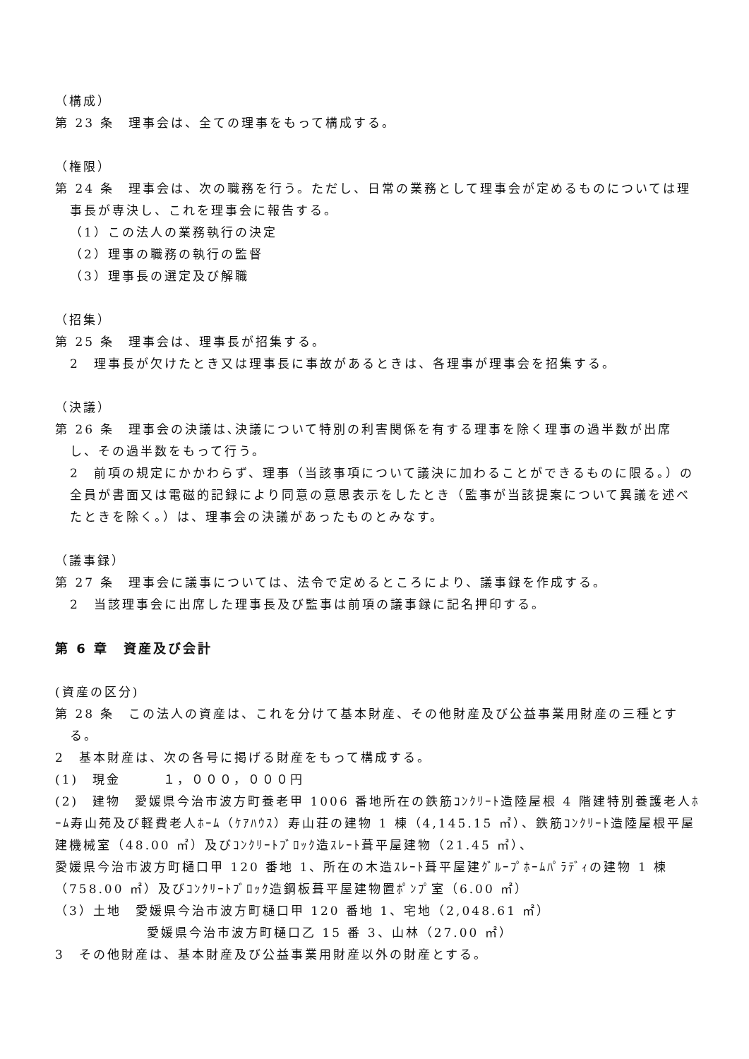（構成）
第 23 条　理事会は、全ての理事をもって構成する。
（権限）
第 24 条　理事会は、次の職務を行う。ただし、日常の業務として理事会が定めるものについては理事長が専決し、これを理事会に報告する。
（1）この法人の業務執行の決定
（2）理事の職務の執行の監督
（3）理事長の選定及び解職
（招集）
第 25 条　理事会は、理事長が招集する。
2　理事長が欠けたとき又は理事長に事故があるときは、各理事が理事会を招集する。
（決議）
第 26 条　理事会の決議は､決議について特別の利害関係を有する理事を除く理事の過半数が出席し、その過半数をもって行う。
2　前項の規定にかかわらず、理事（当該事項について議決に加わることができるものに限る。）の全員が書面又は電磁的記録により同意の意思表示をしたとき（監事が当該提案について異議を述べたときを除く。）は、理事会の決議があったものとみなす。
（議事録）
第 27 条　理事会に議事については、法令で定めるところにより、議事録を作成する。
2　当該理事会に出席した理事長及び監事は前項の議事録に記名押印する。
第 6 章　資産及び会計
(資産の区分)
第 28 条　この法人の資産は、これを分けて基本財産、その他財産及び公益事業用財産の三種とする。
2　基本財産は、次の各号に掲げる財産をもって構成する。
(1)　現金　　　１，０００，０００円
(2)　建物　愛媛県今治市波方町養老甲 1006 番地所在の鉄筋ｺﾝｸﾘｰﾄ造陸屋根 4 階建特別養護老人ﾎｰﾑ寿山苑及び軽費老人ﾎｰﾑ（ｹｱﾊｳｽ）寿山荘の建物 1 棟（4,145.15 ㎡）、鉄筋ｺﾝｸﾘｰﾄ造陸屋根平屋建機械室（48.00 ㎡）及びｺﾝｸﾘｰﾄﾌﾞﾛｯｸ造ｽﾚｰﾄ葺平屋建物（21.45 ㎡）、
愛媛県今治市波方町樋口甲 120 番地 1、所在の木造ｽﾚｰﾄ葺平屋建ｸﾞﾙｰﾌﾟﾎｰﾑﾊﾟﾗﾃﾞｨの建物 1 棟（758.00 ㎡）及びｺﾝｸﾘｰﾄﾌﾞﾛｯｸ造鋼板葺平屋建物置ﾎﾟﾝﾌﾟ室（6.00 ㎡）
（3）土地　愛媛県今治市波方町樋口甲 120 番地 1、宅地（2,048.61 ㎡）
愛媛県今治市波方町樋口乙 15 番 3、山林（27.00 ㎡）
3　その他財産は、基本財産及び公益事業用財産以外の財産とする。